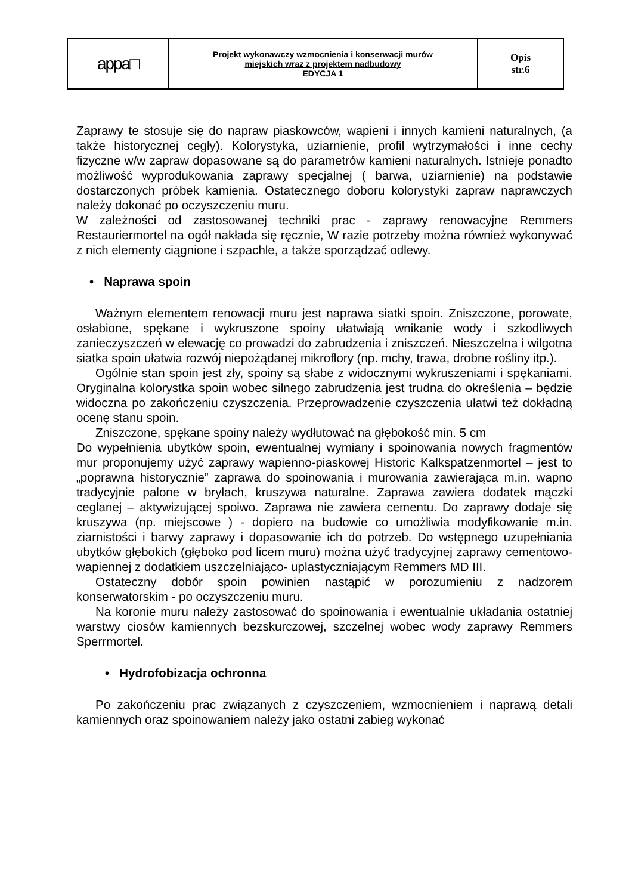| appa□ | Projekt wykonawczy wzmocnienia i konserwacji murów miejskich wraz z projektem nadbudowy EDYCJA 1 | Opis str.6 |
Zaprawy te stosuje się do napraw piaskowców, wapieni i innych kamieni naturalnych, (a także historycznej cegły). Kolorystyka, uziarnienie, profil wytrzymałości i inne cechy fizyczne w/w zapraw dopasowane są do parametrów kamieni naturalnych. Istnieje ponadto możliwość wyprodukowania zaprawy specjalnej ( barwa, uziarnienie) na podstawie dostarczonych próbek kamienia. Ostatecznego doboru kolorystyki zapraw naprawczych należy dokonać po oczyszczeniu muru.
W zależności od zastosowanej techniki prac - zaprawy renowacyjne Remmers Restauriermortel na ogół nakłada się ręcznie, W razie potrzeby można również wykonywać z nich elementy ciągnione i szpachle, a także sporządzać odlewy.
• Naprawa spoin
Ważnym elementem renowacji muru jest naprawa siatki spoin. Zniszczone, porowate, osłabione, spękane i wykruszone spoiny ułatwiają wnikanie wody i szkodliwych zanieczyszczeń w elewację co prowadzi do zabrudzenia i zniszczeń. Nieszczelna i wilgotna siatka spoin ułatwia rozwój niepożądanej mikroflory (np. mchy, trawa, drobne rośliny itp.).
Ogólnie stan spoin jest zły, spoiny są słabe z widocznymi wykruszeniami i spękaniami. Oryginalna kolorystka spoin wobec silnego zabrudzenia jest trudna do określenia – będzie widoczna po zakończeniu czyszczenia. Przeprowadzenie czyszczenia ułatwi też dokładną ocenę stanu spoin.
Zniszczone, spękane spoiny należy wydłutować na głębokość min. 5 cm
Do wypełnienia ubytków spoin, ewentualnej wymiany i spoinowania nowych fragmentów mur proponujemy użyć zaprawy wapienno-piaskowej Historic Kalkspatzenmortel – jest to „poprawna historycznie” zaprawa do spoinowania i murowania zawierająca m.in. wapno tradycyjnie palone w bryłach, kruszywa naturalne. Zaprawa zawiera dodatek mączki ceglanej – aktywizującej spoiwo. Zaprawa nie zawiera cementu. Do zaprawy dodaje się kruszywa (np. miejscowe ) - dopiero na budowie co umożliwia modyfikowanie m.in. ziarnistości i barwy zaprawy i dopasowanie ich do potrzeb. Do wstępnego uzupełniania ubytków głębokich (głęboko pod licem muru) można użyć tradycyjnej zaprawy cementowo-wapiennej z dodatkiem uszczelniająco- uplastyczniającym Remmers MD III.
Ostateczny dobór spoin powinien nastąpić w porozumieniu z nadzorem konserwatorskim - po oczyszczeniu muru.
Na koronie muru należy zastosować do spoinowania i ewentualnie układania ostatniej warstwy ciosów kamiennych bezskurczowej, szczelnej wobec wody zaprawy Remmers Sperrmortel.
• Hydrofobizacja ochronna
Po zakończeniu prac związanych z czyszczeniem, wzmocnieniem i naprawą detali kamiennych oraz spoinowaniem należy jako ostatni zabieg wykonać